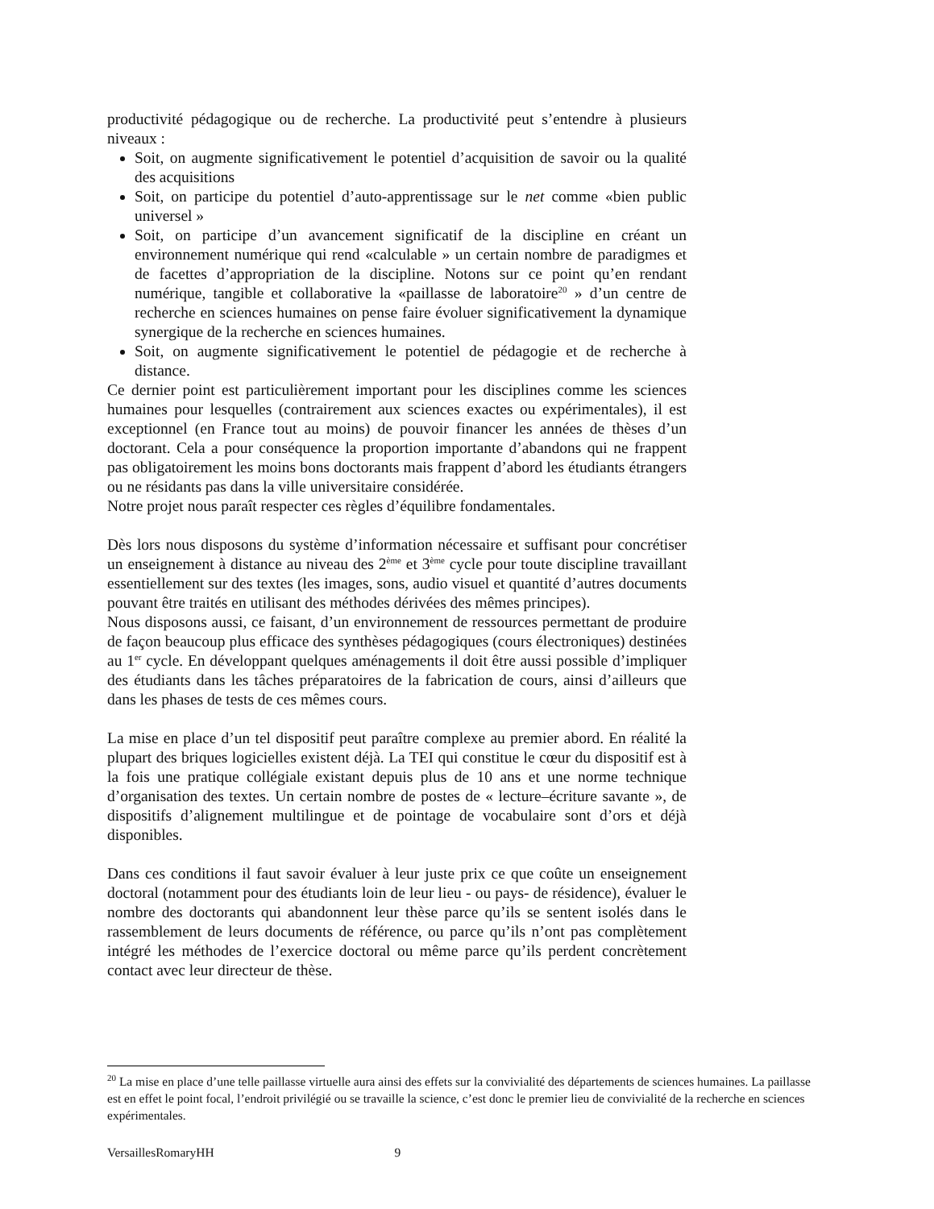productivité pédagogique ou de recherche. La productivité peut s’entendre à plusieurs niveaux :
Soit, on augmente significativement le potentiel d’acquisition de savoir ou la qualité des acquisitions
Soit, on participe du potentiel d’auto-apprentissage sur le net comme «bien public universel »
Soit, on participe d’un avancement significatif de la discipline en créant un environnement numérique qui rend «calculable » un certain nombre de paradigmes et de facettes d’appropriation de la discipline. Notons sur ce point qu’en rendant numérique, tangible et collaborative la «paillasse de laboratoire<sup>20</sup> » d’un centre de recherche en sciences humaines on pense faire évoluer significativement la dynamique synergique de la recherche en sciences humaines.
Soit, on augmente significativement le potentiel de pédagogie et de recherche à distance.
Ce dernier point est particulièrement important pour les disciplines comme les sciences humaines pour lesquelles (contrairement aux sciences exactes ou expérimentales), il est exceptionnel (en France tout au moins) de pouvoir financer les années de thèses d’un doctorant. Cela a pour conséquence la proportion importante d’abandons qui ne frappent pas obligatoirement les moins bons doctorants mais frappent d’abord les étudiants étrangers ou ne résidants pas dans la ville universitaire considérée.
Notre projet nous paraît respecter ces règles d’équilibre fondamentales.
Dès lors nous disposons du système d’information nécessaire et suffisant pour concrétiser un enseignement à distance au niveau des 2<sup>ème</sup> et 3<sup>ème</sup> cycle pour toute discipline travaillant essentiellement sur des textes (les images, sons, audio visuel et quantité d’autres documents pouvant être traités en utilisant des méthodes dérivées des mêmes principes).
Nous disposons aussi, ce faisant, d’un environnement de ressources permettant de produire de façon beaucoup plus efficace des synthèses pédagogiques (cours électroniques) destinées au 1<sup>er</sup> cycle. En développant quelques aménagements il doit être aussi possible d’impliquer des étudiants dans les tâches préparatoires de la fabrication de cours, ainsi d’ailleurs que dans les phases de tests de ces mêmes cours.
La mise en place d’un tel dispositif peut paraître complexe au premier abord. En réalité la plupart des briques logicielles existent déjà. La TEI qui constitue le cœur du dispositif est à la fois une pratique collégiale existant depuis plus de 10 ans et une norme technique d’organisation des textes. Un certain nombre de postes de « lecture–écriture savante », de dispositifs d’alignement multilingue et de pointage de vocabulaire sont d’ors et déjà disponibles.
Dans ces conditions il faut savoir évaluer à leur juste prix ce que coûte un enseignement doctoral (notamment pour des étudiants loin de leur lieu - ou pays- de résidence), évaluer le nombre des doctorants qui abandonnent leur thèse parce qu’ils se sentent isolés dans le rassemblement de leurs documents de référence, ou parce qu’ils n’ont pas complètement intégré les méthodes de l’exercice doctoral ou même parce qu’ils perdent concrètement contact avec leur directeur de thèse.
<sup>20</sup> La mise en place d’une telle paillasse virtuelle aura ainsi des effets sur la convivialité des départements de sciences humaines. La paillasse est en effet le point focal, l’endroit privilégié ou se travaille la science, c’est donc le premier lieu de convivialité de la recherche en sciences expérimentales.
VersaillesRomaryHH 9